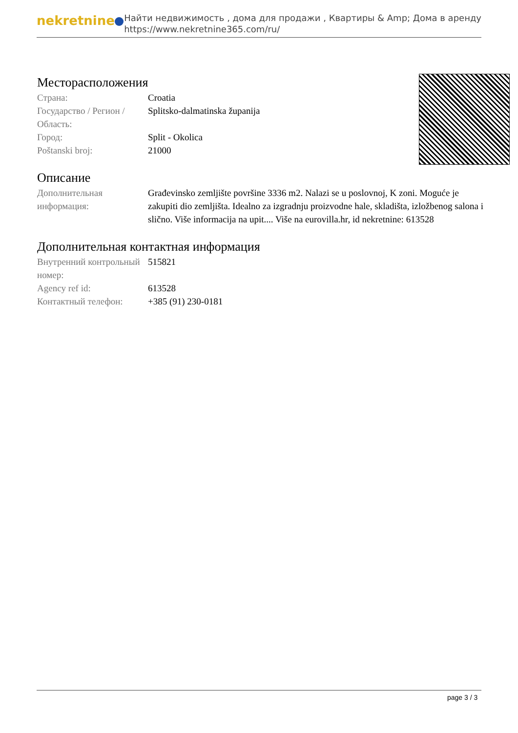nekretnine
Найти недвижимость , дома для продажи , Квартиры & Amp; Дома в аренду
https://www.nekretnine365.com/ru/
Месторасположения
| Страна: | Croatia |
| Государство / Регион / Область: | Splitsko-dalmatinska županija |
| Город: | Split - Okolica |
| Poštanski broj: | 21000 |
Описание
| Дополнительная информация: | Građevinsko zemljište površine 3336 m2. Nalazi se u poslovnoj, K zoni. Moguće je zakupiti dio zemljišta. Idealno za izgradnju proizvodne hale, skladišta, izložbenog salona i slično. Više informacija na upit.... Više na eurovilla.hr, id nekretnine: 613528 |
Дополнительная контактная информация
| Внутренний контрольный номер: | 515821 |
| Agency ref id: | 613528 |
| Контактный телефон: | +385 (91) 230-0181 |
page 3 / 3